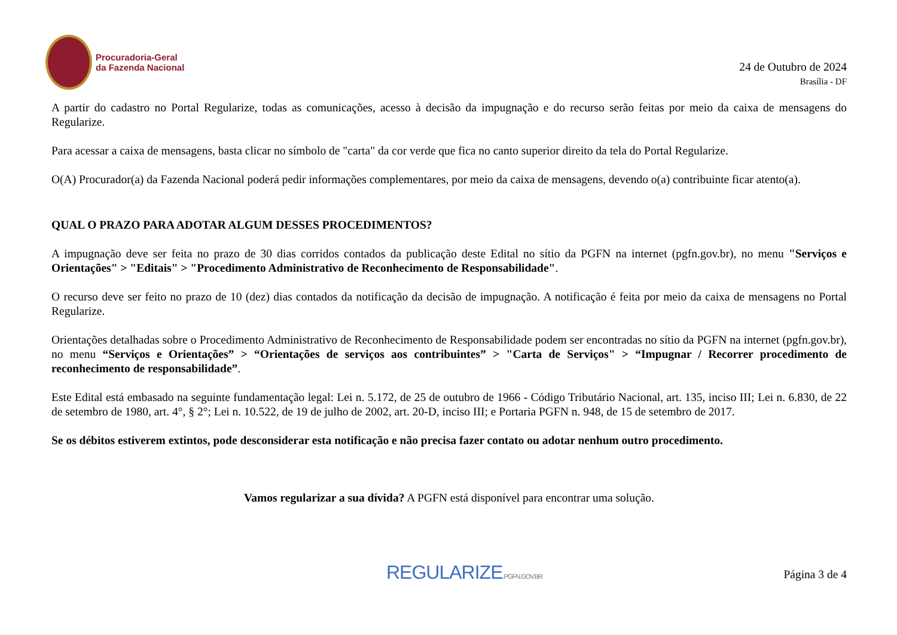Procuradoria-Geral
da Fazenda Nacional
24 de Outubro de 2024
Brasília - DF
A partir do cadastro no Portal Regularize, todas as comunicações, acesso à decisão da impugnação e do recurso serão feitas por meio da caixa de mensagens do Regularize.
Para acessar a caixa de mensagens, basta clicar no símbolo de "carta" da cor verde que fica no canto superior direito da tela do Portal Regularize.
O(A) Procurador(a) da Fazenda Nacional poderá pedir informações complementares, por meio da caixa de mensagens, devendo o(a) contribuinte ficar atento(a).
QUAL O PRAZO PARA ADOTAR ALGUM DESSES PROCEDIMENTOS?
A impugnação deve ser feita no prazo de 30 dias corridos contados da publicação deste Edital no sítio da PGFN na internet (pgfn.gov.br), no menu "Serviços e Orientações" > "Editais" > "Procedimento Administrativo de Reconhecimento de Responsabilidade".
O recurso deve ser feito no prazo de 10 (dez) dias contados da notificação da decisão de impugnação. A notificação é feita por meio da caixa de mensagens no Portal Regularize.
Orientações detalhadas sobre o Procedimento Administrativo de Reconhecimento de Responsabilidade podem ser encontradas no sítio da PGFN na internet (pgfn.gov.br), no menu “Serviços e Orientações” > “Orientações de serviços aos contribuintes” > "Carta de Serviços" > “Impugnar / Recorrer procedimento de reconhecimento de responsabilidade”.
Este Edital está embasado na seguinte fundamentação legal: Lei n. 5.172, de 25 de outubro de 1966 - Código Tributário Nacional, art. 135, inciso III; Lei n. 6.830, de 22 de setembro de 1980, art. 4°, § 2°; Lei n. 10.522, de 19 de julho de 2002, art. 20-D, inciso III; e Portaria PGFN n. 948, de 15 de setembro de 2017.
Se os débitos estiverem extintos, pode desconsiderar esta notificação e não precisa fazer contato ou adotar nenhum outro procedimento.
Vamos regularizar a sua dívida? A PGFN está disponível para encontrar uma solução.
REGULARIZE.PGFN.GOV.BR
Página 3 de 4